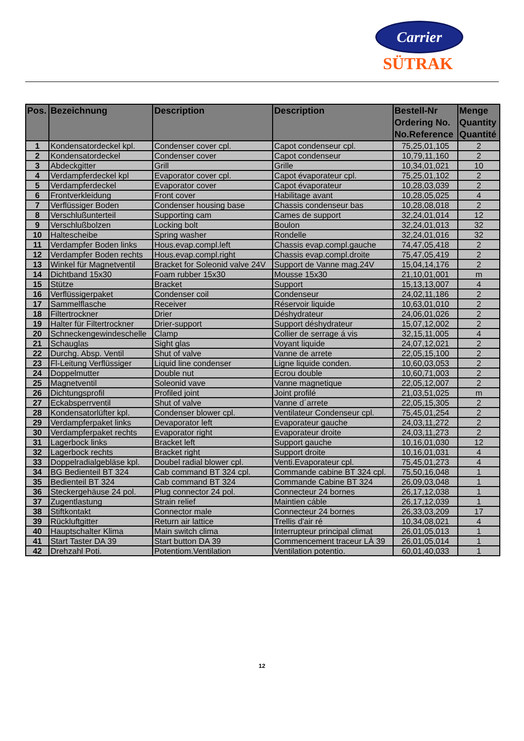Carrier
SÜTRAK
| Pos. | Bezeichnung | Description | Description | Bestell-Nr Ordering No. No.Reference | Menge Quantity Quantité |
| --- | --- | --- | --- | --- | --- |
| 1 | Kondensatordeckel kpl. | Condenser cover cpl. | Capot condenseur cpl. | 75,25,01,105 | 2 |
| 2 | Kondensatordeckel | Condenser cover | Capot condenseur | 10,79,11,160 | 2 |
| 3 | Abdeckgitter | Grill | Grille | 10,34,01,021 | 10 |
| 4 | Verdampferdeckel kpl | Evaporator cover cpl. | Capot évaporateur cpl. | 75,25,01,102 | 2 |
| 5 | Verdampferdeckel | Evaporator cover | Capot évaporateur | 10,28,03,039 | 2 |
| 6 | Frontverkleidung | Front cover | Habilitage avant | 10,28,05,025 | 4 |
| 7 | Verflüssiger Boden | Condenser housing base | Chassis condenseur bas | 10,28,08,018 | 2 |
| 8 | Verschlußunterteil | Supporting cam | Cames de support | 32,24,01,014 | 12 |
| 9 | Verschlußbolzen | Locking bolt | Boulon | 32,24,01,013 | 32 |
| 10 | Haltescheibe | Spring washer | Rondelle | 32,24,01,016 | 32 |
| 11 | Verdampfer Boden links | Hous.evap.compl.left | Chassis evap.compl.gauche | 74,47,05,418 | 2 |
| 12 | Verdampfer Boden rechts | Hous.evap.compl.right | Chassis evap.compl.droite | 75,47,05,419 | 2 |
| 13 | Winkel für Magnetventil | Bracket for Soleonid valve 24V | Support de Vanne mag.24V | 15,04,14,176 | 2 |
| 14 | Dichtband 15x30 | Foam rubber 15x30 | Mousse 15x30 | 21,10,01,001 | m |
| 15 | Stütze | Bracket | Support | 15,13,13,007 | 4 |
| 16 | Verflüssigerpaket | Condenser coil | Condenseur | 24,02,11,186 | 2 |
| 17 | Sammelflasche | Receiver | Réservoir liquide | 10,63,01,010 | 2 |
| 18 | Filtertrockner | Drier | Déshydrateur | 24,06,01,026 | 2 |
| 19 | Halter für Filtertrockner | Drier-support | Support déshydrateur | 15,07,12,002 | 2 |
| 20 | Schneckengewindeschelle | Clamp | Collier de serrage á vis | 32,15,11,005 | 4 |
| 21 | Schauglas | Sight glas | Voyant liquide | 24,07,12,021 | 2 |
| 22 | Durchg. Absp. Ventil | Shut of valve | Vanne de arrete | 22,05,15,100 | 2 |
| 23 | Fl-Leitung Verflüssiger | Liquid line condenser | Ligne liquide conden. | 10,60,03,053 | 2 |
| 24 | Doppelmutter | Double nut | Ecrou double | 10,60,71,003 | 2 |
| 25 | Magnetventil | Soleonid vave | Vanne magnetique | 22,05,12,007 | 2 |
| 26 | Dichtungsprofil | Profiled joint | Joint profilé | 21,03,51,025 | m |
| 27 | Eckabsperrventil | Shut of valve | Vanne d´arrete | 22,05,15,305 | 2 |
| 28 | Kondensatorlüfter kpl. | Condenser blower cpl. | Ventilateur Condenseur cpl. | 75,45,01,254 | 2 |
| 29 | Verdampferpaket links | Devaporator left | Evaporateur gauche | 24,03,11,272 | 2 |
| 30 | Verdampferpaket rechts | Evaporator right | Evaporateur droite | 24,03,11,273 | 2 |
| 31 | Lagerbock links | Bracket left | Support gauche | 10,16,01,030 | 12 |
| 32 | Lagerbock rechts | Bracket right | Support droite | 10,16,01,031 | 4 |
| 33 | Doppelradialgebläse kpl. | Doubel radial blower cpl. | Venti.Evaporateur cpl. | 75,45,01,273 | 4 |
| 34 | BG Bedienteil BT 324 | Cab command BT 324 cpl. | Commande cabine BT 324 cpl. | 75,50,16,048 | 1 |
| 35 | Bedienteil BT 324 | Cab command BT 324 | Commande Cabine BT 324 | 26,09,03,048 | 1 |
| 36 | Steckergehäuse 24 pol. | Plug connector 24 pol. | Connecteur 24 bornes | 26,17,12,038 | 1 |
| 37 | Zugentlastung | Strain relief | Maintien cáble | 26,17,12,039 | 1 |
| 38 | Stiftkontakt | Connector male | Connecteur 24 bornes | 26,33,03,209 | 17 |
| 39 | Rückluftgitter | Return air lattice | Trellis d'air ré | 10,34,08,021 | 4 |
| 40 | Hauptschalter Klima | Main switch clima | Interrupteur principal climat | 26,01,05,013 | 1 |
| 41 | Start Taster DA 39 | Start button DA 39 | Commencement traceur LÀ 39 | 26,01,05,014 | 1 |
| 42 | Drehzahl Poti. | Potentiom.Ventilation | Ventilation potentio. | 60,01,40,033 | 1 |
12